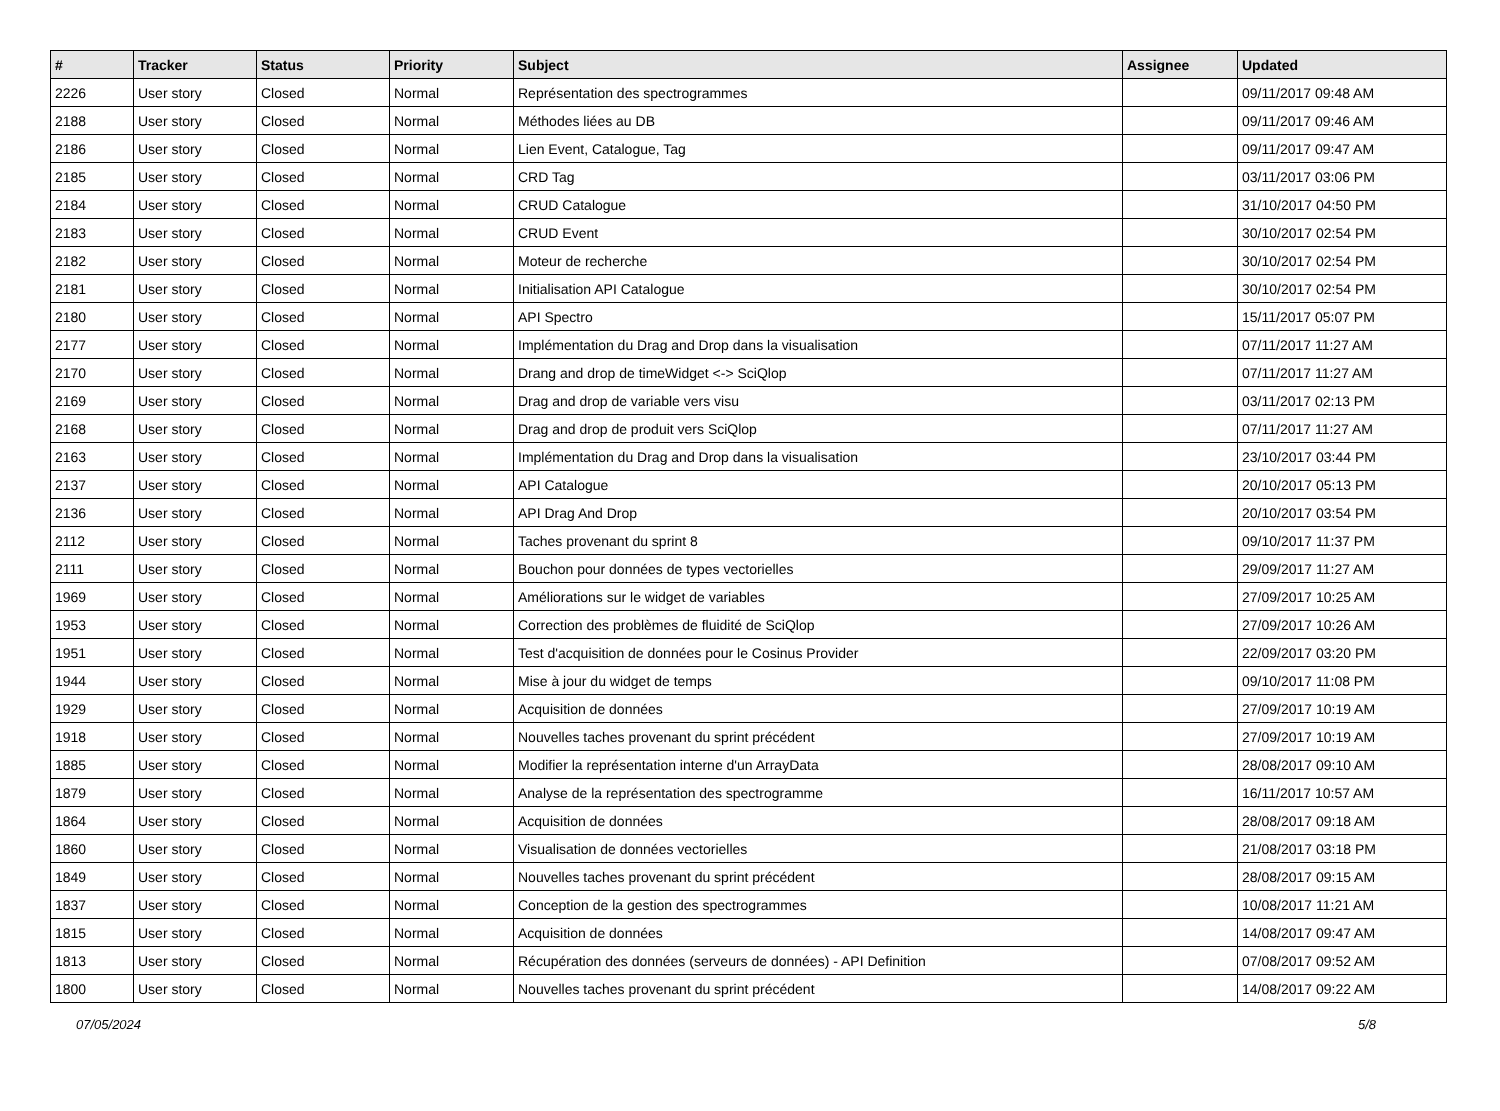| # | Tracker | Status | Priority | Subject | Assignee | Updated |
| --- | --- | --- | --- | --- | --- | --- |
| 2226 | User story | Closed | Normal | Représentation des spectrogrammes | | 09/11/2017 09:48 AM |
| 2188 | User story | Closed | Normal | Méthodes liées au DB | | 09/11/2017 09:46 AM |
| 2186 | User story | Closed | Normal | Lien Event, Catalogue, Tag | | 09/11/2017 09:47 AM |
| 2185 | User story | Closed | Normal | CRD Tag | | 03/11/2017 03:06 PM |
| 2184 | User story | Closed | Normal | CRUD Catalogue | | 31/10/2017 04:50 PM |
| 2183 | User story | Closed | Normal | CRUD Event | | 30/10/2017 02:54 PM |
| 2182 | User story | Closed | Normal | Moteur de recherche | | 30/10/2017 02:54 PM |
| 2181 | User story | Closed | Normal | Initialisation API Catalogue | | 30/10/2017 02:54 PM |
| 2180 | User story | Closed | Normal | API Spectro | | 15/11/2017 05:07 PM |
| 2177 | User story | Closed | Normal | Implémentation du Drag and Drop dans la visualisation | | 07/11/2017 11:27 AM |
| 2170 | User story | Closed | Normal | Drang and drop de timeWidget <-> SciQlop | | 07/11/2017 11:27 AM |
| 2169 | User story | Closed | Normal | Drag and drop de variable vers visu | | 03/11/2017 02:13 PM |
| 2168 | User story | Closed | Normal | Drag and drop de produit vers SciQlop | | 07/11/2017 11:27 AM |
| 2163 | User story | Closed | Normal | Implémentation du Drag and Drop dans la visualisation | | 23/10/2017 03:44 PM |
| 2137 | User story | Closed | Normal | API Catalogue | | 20/10/2017 05:13 PM |
| 2136 | User story | Closed | Normal | API Drag And Drop | | 20/10/2017 03:54 PM |
| 2112 | User story | Closed | Normal | Taches provenant du sprint 8 | | 09/10/2017 11:37 PM |
| 2111 | User story | Closed | Normal | Bouchon pour données de types vectorielles | | 29/09/2017 11:27 AM |
| 1969 | User story | Closed | Normal | Améliorations sur le widget de variables | | 27/09/2017 10:25 AM |
| 1953 | User story | Closed | Normal | Correction des problèmes de fluidité de SciQlop | | 27/09/2017 10:26 AM |
| 1951 | User story | Closed | Normal | Test d'acquisition de données pour le Cosinus Provider | | 22/09/2017 03:20 PM |
| 1944 | User story | Closed | Normal | Mise à jour du widget de temps | | 09/10/2017 11:08 PM |
| 1929 | User story | Closed | Normal | Acquisition de données | | 27/09/2017 10:19 AM |
| 1918 | User story | Closed | Normal | Nouvelles taches provenant du sprint précédent | | 27/09/2017 10:19 AM |
| 1885 | User story | Closed | Normal | Modifier la représentation interne d'un ArrayData | | 28/08/2017 09:10 AM |
| 1879 | User story | Closed | Normal | Analyse de la représentation des spectrogramme | | 16/11/2017 10:57 AM |
| 1864 | User story | Closed | Normal | Acquisition de données | | 28/08/2017 09:18 AM |
| 1860 | User story | Closed | Normal | Visualisation de données vectorielles | | 21/08/2017 03:18 PM |
| 1849 | User story | Closed | Normal | Nouvelles taches provenant du sprint précédent | | 28/08/2017 09:15 AM |
| 1837 | User story | Closed | Normal | Conception de la gestion des spectrogrammes | | 10/08/2017 11:21 AM |
| 1815 | User story | Closed | Normal | Acquisition de données | | 14/08/2017 09:47 AM |
| 1813 | User story | Closed | Normal | Récupération des données (serveurs de données) - API Definition | | 07/08/2017 09:52 AM |
| 1800 | User story | Closed | Normal | Nouvelles taches provenant du sprint précédent | | 14/08/2017 09:22 AM |
07/05/2024 5/8